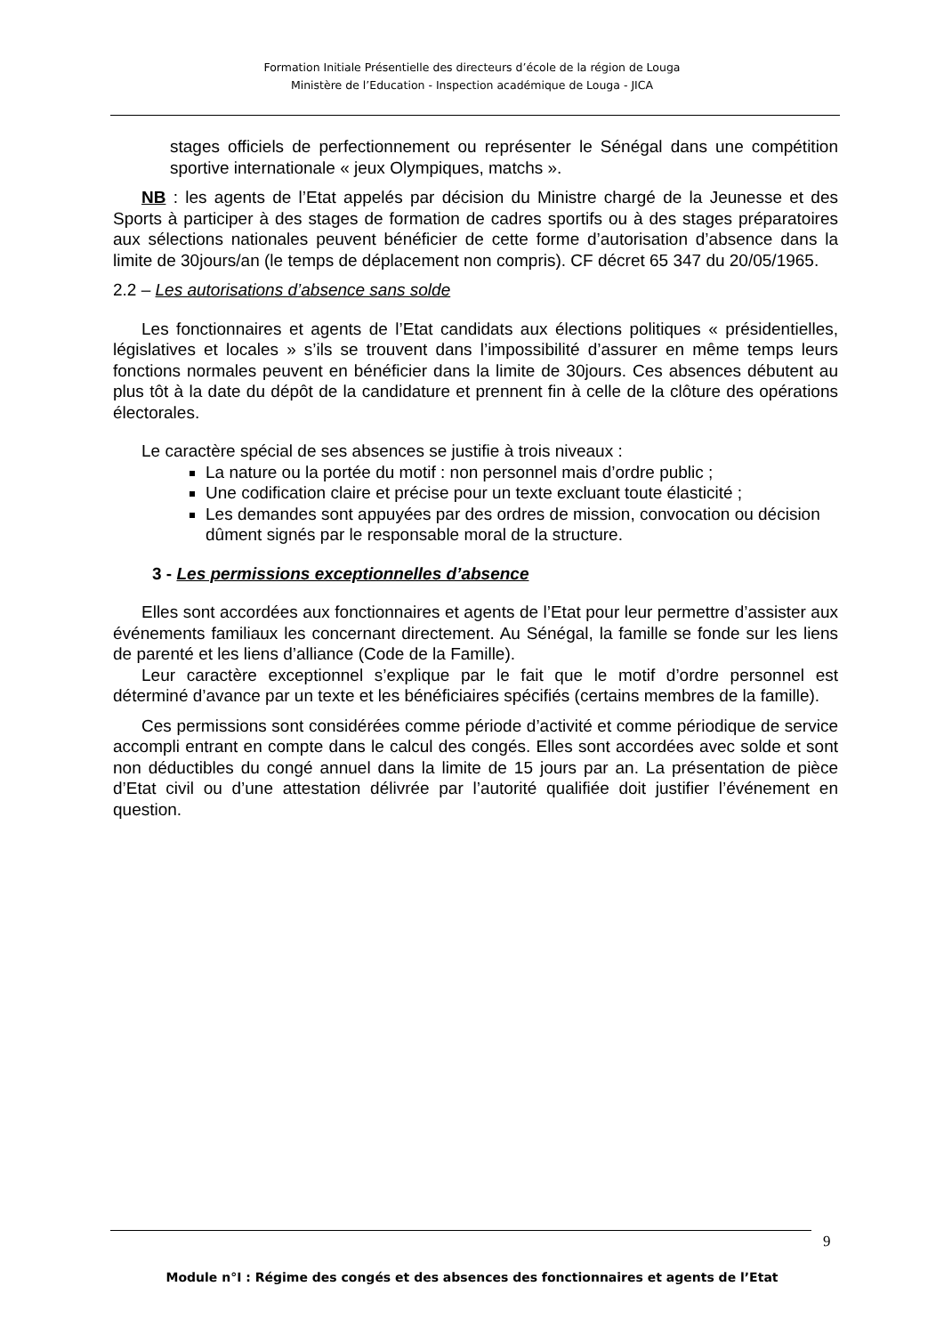Formation Initiale Présentielle des directeurs d’école de la région de Louga
Ministère de l’Education - Inspection académique de Louga - JICA
stages officiels de perfectionnement ou représenter le Sénégal dans une compétition sportive internationale « jeux Olympiques, matchs ».
NB : les agents de l’Etat appelés par décision du Ministre chargé de la Jeunesse et des Sports à participer à des stages de formation de cadres sportifs ou à des stages préparatoires aux sélections nationales peuvent bénéficier de cette forme d’autorisation d’absence dans la limite de 30jours/an (le temps de déplacement non compris). CF décret 65 347 du 20/05/1965.
2.2 – Les autorisations d’absence sans solde
Les fonctionnaires et agents de l’Etat candidats aux élections politiques « présidentielles, législatives et locales » s’ils se trouvent dans l’impossibilité d’assurer en même temps leurs fonctions normales peuvent en bénéficier dans la limite de 30jours. Ces absences débutent au plus tôt à la date du dépôt de la candidature et prennent fin à celle de la clôture des opérations électorales.
Le caractère spécial de ses absences se justifie à trois niveaux :
La nature ou la portée du motif : non personnel mais d’ordre public ;
Une codification claire et précise pour un texte excluant toute élasticité ;
Les demandes sont appuyées par des ordres de mission, convocation ou décision dûment signés par le responsable moral de la structure.
3 - Les permissions exceptionnelles d’absence
Elles sont accordées aux fonctionnaires et agents de l’Etat pour leur permettre d’assister aux événements familiaux les concernant directement. Au Sénégal, la famille se fonde sur les liens de parenté et les liens d’alliance (Code de la Famille).
Leur caractère exceptionnel s’explique par le fait que le motif d’ordre personnel est déterminé d’avance par un texte et les bénéficiaires spécifiés (certains membres de la famille).
Ces permissions sont considérées comme période d’activité et comme périodique de service accompli entrant en compte dans le calcul des congés. Elles sont accordées avec solde et sont non déductibles du congé annuel dans la limite de 15 jours par an. La présentation de pièce d’Etat civil ou d’une attestation délivrée par l’autorité qualifiée doit justifier l’événement en question.
9
Module n°I : Régime des congés et des absences des fonctionnaires et agents de l’Etat